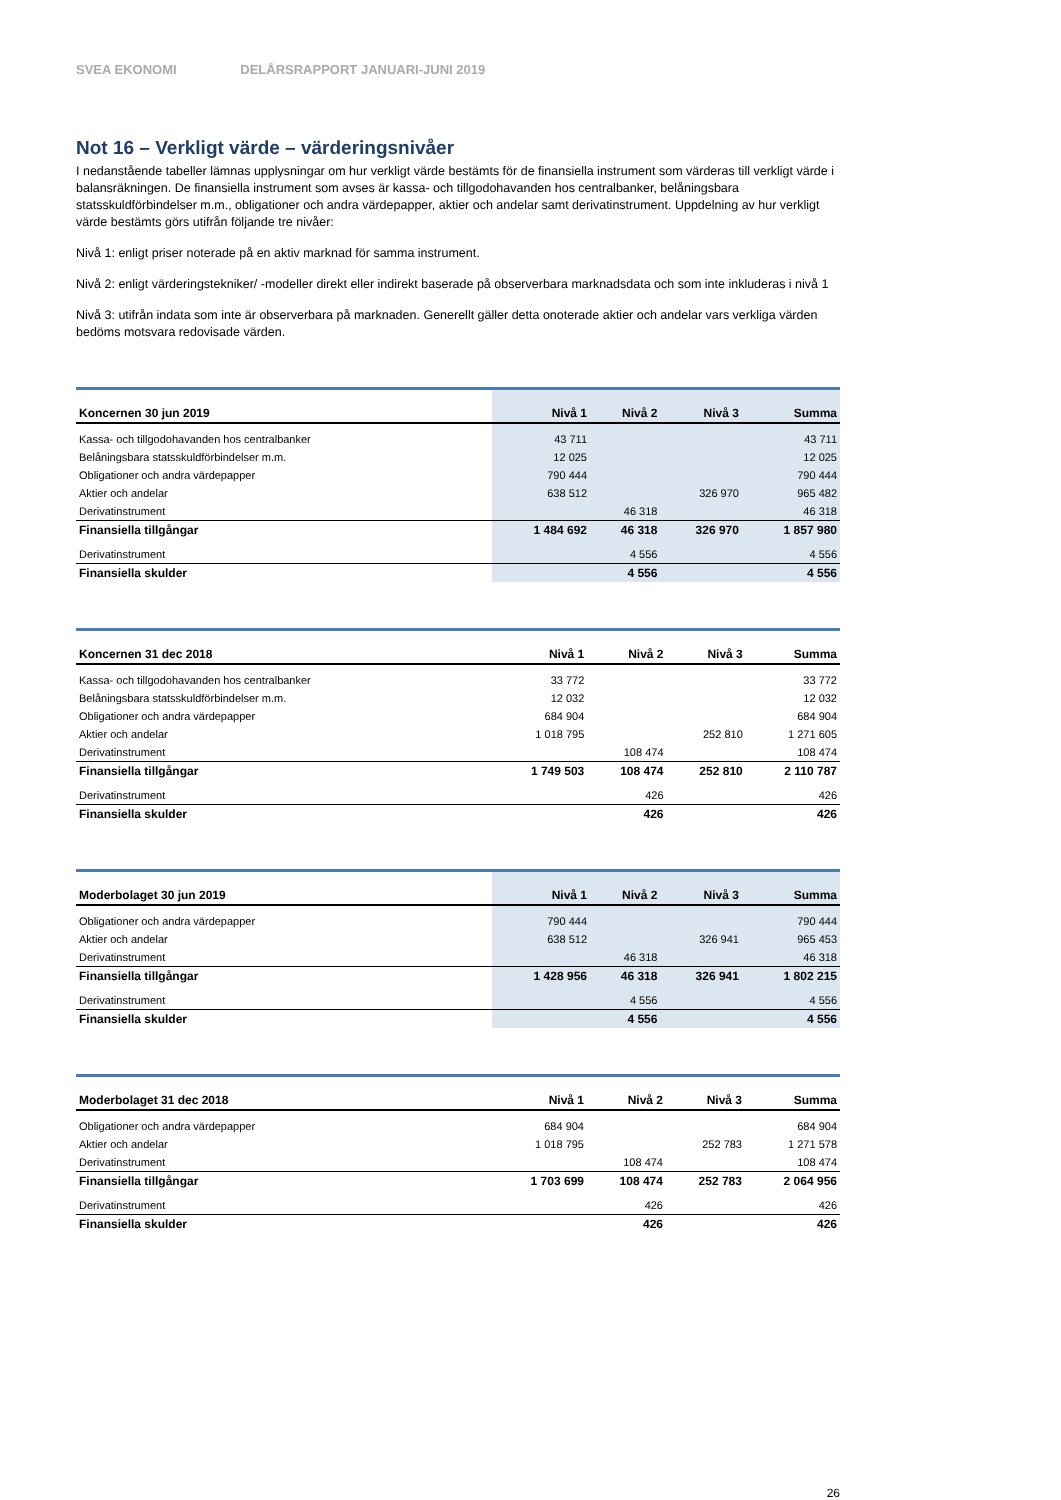SVEA EKONOMI DELÅRSRAPPORT JANUARI-JUNI 2019
Not 16 – Verkligt värde – värderingsnivåer
I nedanstående tabeller lämnas upplysningar om hur verkligt värde bestämts för de finansiella instrument som värderas till verkligt värde i balansräkningen. De finansiella instrument som avses är kassa- och tillgodohavanden hos centralbanker, belåningsbara statsskuldförbindelser m.m., obligationer och andra värdepapper, aktier och andelar samt derivatinstrument. Uppdelning av hur verkligt värde bestämts görs utifrån följande tre nivåer:
Nivå 1: enligt priser noterade på en aktiv marknad för samma instrument.
Nivå 2: enligt värderingstekniker/ -modeller direkt eller indirekt baserade på observerbara marknadsdata och som inte inkluderas i nivå 1
Nivå 3: utifrån indata som inte är observerbara på marknaden. Generellt gäller detta onoterade aktier och andelar vars verkliga värden bedöms motsvara redovisade värden.
| Koncernen 30 jun 2019 | Nivå 1 | Nivå 2 | Nivå 3 | Summa |
| --- | --- | --- | --- | --- |
| Kassa- och tillgodohavanden hos centralbanker | 43 711 | | | 43 711 |
| Belåningsbara statsskuldförbindelser m.m. | 12 025 | | | 12 025 |
| Obligationer och andra värdepapper | 790 444 | | | 790 444 |
| Aktier och andelar | 638 512 | | 326 970 | 965 482 |
| Derivatinstrument | | 46 318 | | 46 318 |
| Finansiella tillgångar | 1 484 692 | 46 318 | 326 970 | 1 857 980 |
| Derivatinstrument | | 4 556 | | 4 556 |
| Finansiella skulder | | 4 556 | | 4 556 |
| Koncernen 31 dec 2018 | Nivå 1 | Nivå 2 | Nivå 3 | Summa |
| --- | --- | --- | --- | --- |
| Kassa- och tillgodohavanden hos centralbanker | 33 772 | | | 33 772 |
| Belåningsbara statsskuldförbindelser m.m. | 12 032 | | | 12 032 |
| Obligationer och andra värdepapper | 684 904 | | | 684 904 |
| Aktier och andelar | 1 018 795 | | 252 810 | 1 271 605 |
| Derivatinstrument | | 108 474 | | 108 474 |
| Finansiella tillgångar | 1 749 503 | 108 474 | 252 810 | 2 110 787 |
| Derivatinstrument | | 426 | | 426 |
| Finansiella skulder | | 426 | | 426 |
| Moderbolaget 30 jun 2019 | Nivå 1 | Nivå 2 | Nivå 3 | Summa |
| --- | --- | --- | --- | --- |
| Obligationer och andra värdepapper | 790 444 | | | 790 444 |
| Aktier och andelar | 638 512 | | 326 941 | 965 453 |
| Derivatinstrument | | 46 318 | | 46 318 |
| Finansiella tillgångar | 1 428 956 | 46 318 | 326 941 | 1 802 215 |
| Derivatinstrument | | 4 556 | | 4 556 |
| Finansiella skulder | | 4 556 | | 4 556 |
| Moderbolaget 31 dec 2018 | Nivå 1 | Nivå 2 | Nivå 3 | Summa |
| --- | --- | --- | --- | --- |
| Obligationer och andra värdepapper | 684 904 | | | 684 904 |
| Aktier och andelar | 1 018 795 | | 252 783 | 1 271 578 |
| Derivatinstrument | | 108 474 | | 108 474 |
| Finansiella tillgångar | 1 703 699 | 108 474 | 252 783 | 2 064 956 |
| Derivatinstrument | | 426 | | 426 |
| Finansiella skulder | | 426 | | 426 |
26